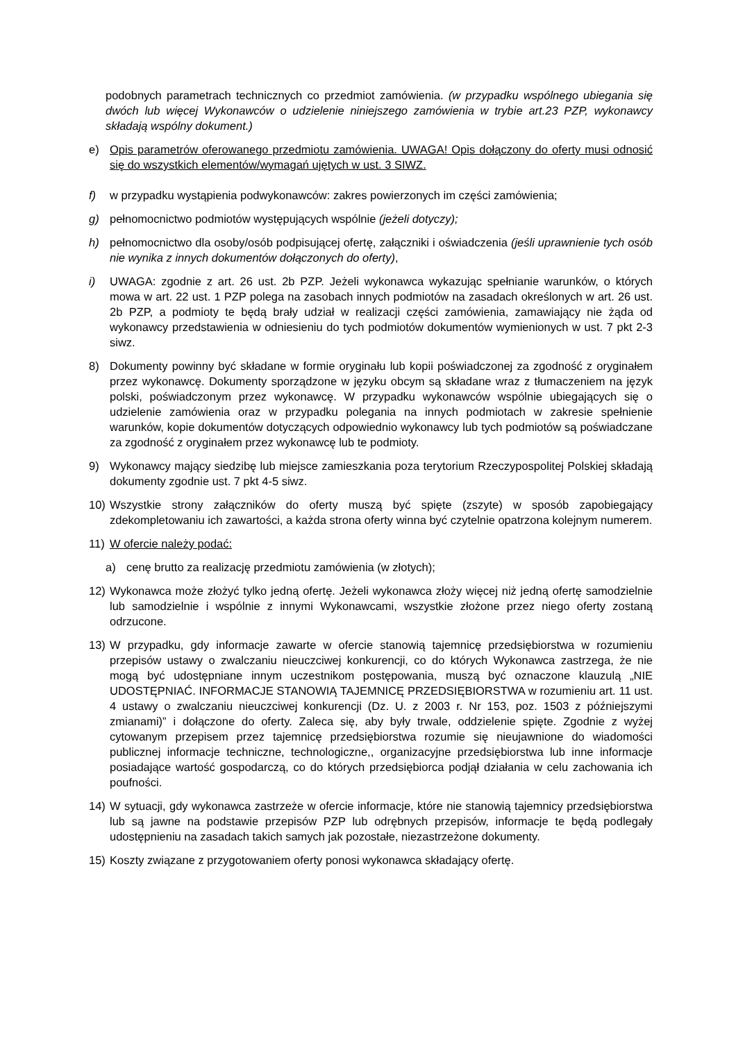podobnych parametrach technicznych co przedmiot zamówienia. (w przypadku wspólnego ubiegania się dwóch lub więcej Wykonawców o udzielenie niniejszego zamówienia w trybie art.23 PZP, wykonawcy składają wspólny dokument.)
e) Opis parametrów oferowanego przedmiotu zamówienia. UWAGA! Opis dołączony do oferty musi odnosić się do wszystkich elementów/wymagań ujętych w ust. 3 SIWZ.
f) w przypadku wystąpienia podwykonawców: zakres powierzonych im części zamówienia;
g) pełnomocnictwo podmiotów występujących wspólnie (jeżeli dotyczy);
h) pełnomocnictwo dla osoby/osób podpisującej ofertę, załączniki i oświadczenia (jeśli uprawnienie tych osób nie wynika z innych dokumentów dołączonych do oferty),
i) UWAGA: zgodnie z art. 26 ust. 2b PZP. Jeżeli wykonawca wykazując spełnianie warunków, o których mowa w art. 22 ust. 1 PZP polega na zasobach innych podmiotów na zasadach określonych w art. 26 ust. 2b PZP, a podmioty te będą brały udział w realizacji części zamówienia, zamawiający nie żąda od wykonawcy przedstawienia w odniesieniu do tych podmiotów dokumentów wymienionych w ust. 7 pkt 2-3 siwz.
8) Dokumenty powinny być składane w formie oryginału lub kopii poświadczonej za zgodność z oryginałem przez wykonawcę. Dokumenty sporządzone w języku obcym są składane wraz z tłumaczeniem na język polski, poświadczonym przez wykonawcę. W przypadku wykonawców wspólnie ubiegających się o udzielenie zamówienia oraz w przypadku polegania na innych podmiotach w zakresie spełnienie warunków, kopie dokumentów dotyczących odpowiednio wykonawcy lub tych podmiotów są poświadczane za zgodność z oryginałem przez wykonawcę lub te podmioty.
9) Wykonawcy mający siedzibę lub miejsce zamieszkania poza terytorium Rzeczypospolitej Polskiej składają dokumenty zgodnie ust. 7 pkt 4-5 siwz.
10) Wszystkie strony załączników do oferty muszą być spięte (zszyte) w sposób zapobiegający zdekompletowaniu ich zawartości, a każda strona oferty winna być czytelnie opatrzona kolejnym numerem.
11) W ofercie należy podać:
a) cenę brutto za realizację przedmiotu zamówienia (w złotych);
12) Wykonawca może złożyć tylko jedną ofertę. Jeżeli wykonawca złoży więcej niż jedną ofertę samodzielnie lub samodzielnie i wspólnie z innymi Wykonawcami, wszystkie złożone przez niego oferty zostaną odrzucone.
13) W przypadku, gdy informacje zawarte w ofercie stanowią tajemnicę przedsiębiorstwa w rozumieniu przepisów ustawy o zwalczaniu nieuczciwej konkurencji, co do których Wykonawca zastrzega, że nie mogą być udostępniane innym uczestnikom postępowania, muszą być oznaczone klauzulą „NIE UDOSTĘPNIAĆ. INFORMACJE STANOWIĄ TAJEMNICĘ PRZEDSIĘBIORSTWA w rozumieniu art. 11 ust. 4 ustawy o zwalczaniu nieuczciwej konkurencji (Dz. U. z 2003 r. Nr 153, poz. 1503 z późniejszymi zmianami)” i dołączone do oferty. Zaleca się, aby były trwale, oddzielenie spięte. Zgodnie z wyżej cytowanym przepisem przez tajemnicę przedsiębiorstwa rozumie się nieujawnione do wiadomości publicznej informacje techniczne, technologiczne,, organizacyjne przedsiębiorstwa lub inne informacje posiadające wartość gospodarczą, co do których przedsiębiorca podjął działania w celu zachowania ich poufności.
14) W sytuacji, gdy wykonawca zastrzeże w ofercie informacje, które nie stanowią tajemnicy przedsiębiorstwa lub są jawne na podstawie przepisów PZP lub odrębnych przepisów, informacje te będą podlegały udostępnieniu na zasadach takich samych jak pozostałe, niezastrzeżone dokumenty.
15) Koszty związane z przygotowaniem oferty ponosi wykonawca składający ofertę.